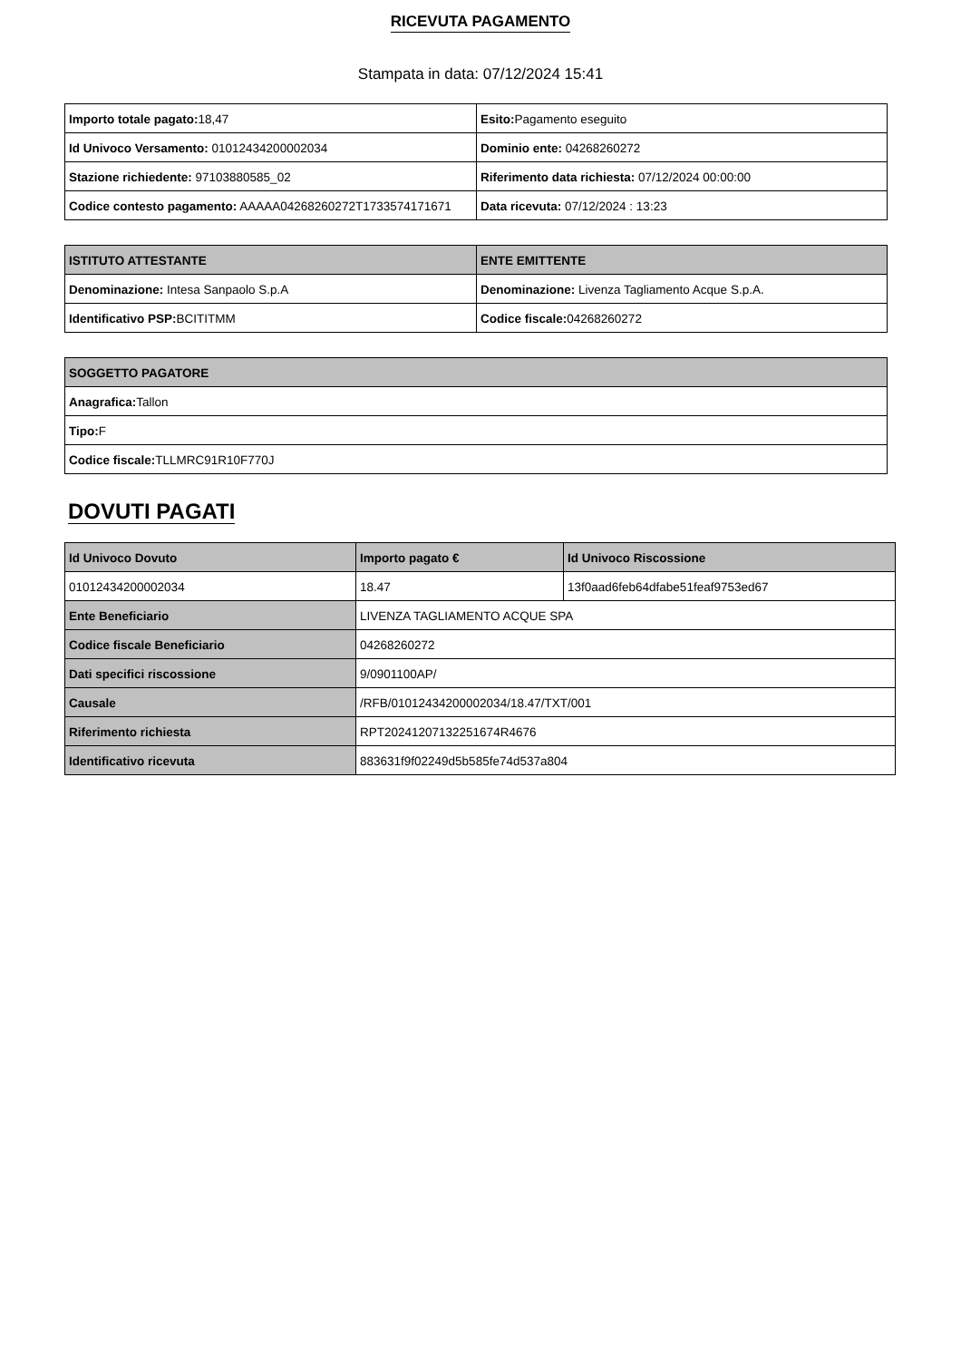RICEVUTA PAGAMENTO
Stampata in data: 07/12/2024 15:41
| Importo totale pagato: 18,47 | Esito: Pagamento eseguito |
| Id Univoco Versamento: 01012434200002034 | Dominio ente: 04268260272 |
| Stazione richiedente: 97103880585_02 | Riferimento data richiesta: 07/12/2024 00:00:00 |
| Codice contesto pagamento: AAAAA04268260272T1733574171671 | Data ricevuta: 07/12/2024 : 13:23 |
| ISTITUTO ATTESTANTE | ENTE EMITTENTE |
| --- | --- |
| Denominazione: Intesa Sanpaolo S.p.A | Denominazione: Livenza Tagliamento Acque S.p.A. |
| Identificativo PSP: BCITITMM | Codice fiscale: 04268260272 |
| SOGGETTO PAGATORE |
| --- |
| Anagrafica: Tallon |
| Tipo: F |
| Codice fiscale: TLLMRC91R10F770J |
DOVUTI PAGATI
| Id Univoco Dovuto | Importo pagato € | Id Univoco Riscossione |
| --- | --- | --- |
| 01012434200002034 | 18.47 | 13f0aad6feb64dfabe51feaf9753ed67 |
| Ente Beneficiario | LIVENZA TAGLIAMENTO ACQUE SPA | |
| Codice fiscale Beneficiario | 04268260272 | |
| Dati specifici riscossione | 9/0901100AP/ | |
| Causale | /RFB/01012434200002034/18.47/TXT/001 | |
| Riferimento richiesta | RPT20241207132251674R4676 | |
| Identificativo ricevuta | 883631f9f02249d5b585fe74d537a804 | |